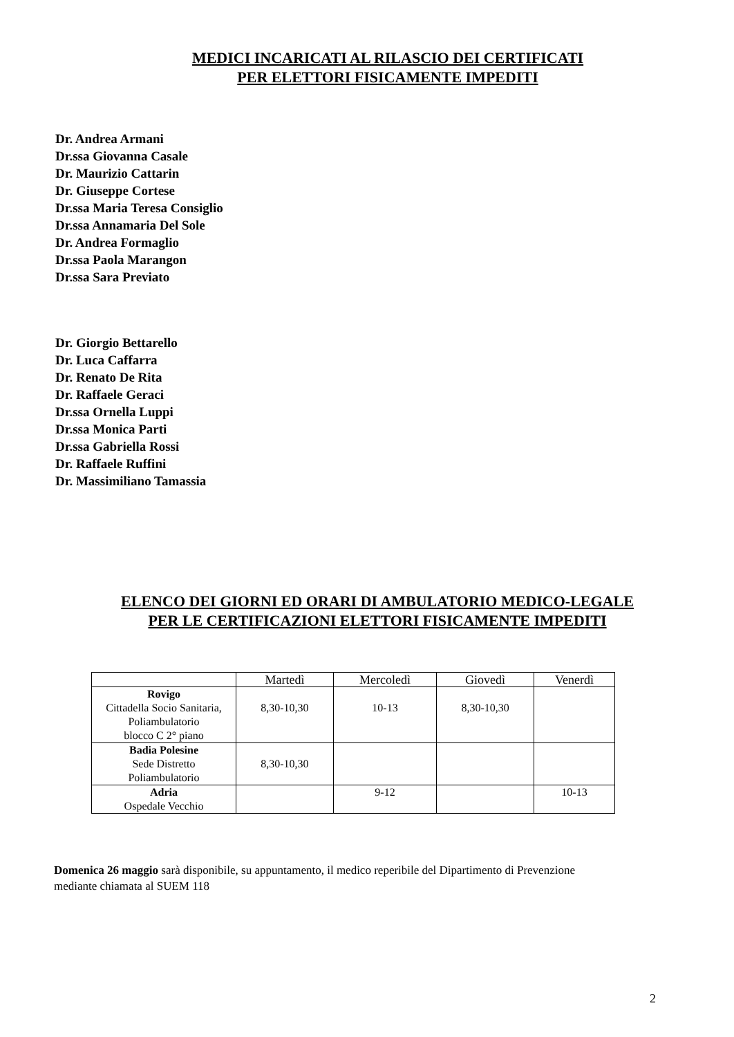MEDICI INCARICATI AL RILASCIO DEI CERTIFICATI
PER ELETTORI FISICAMENTE IMPEDITI
Dr. Andrea Armani
Dr.ssa Giovanna Casale
Dr. Maurizio Cattarin
Dr. Giuseppe Cortese
Dr.ssa Maria Teresa Consiglio
Dr.ssa Annamaria Del Sole
Dr. Andrea Formaglio
Dr.ssa Paola Marangon
Dr.ssa Sara Previato
Dr. Giorgio Bettarello
Dr. Luca Caffarra
Dr. Renato De Rita
Dr. Raffaele Geraci
Dr.ssa Ornella Luppi
Dr.ssa Monica Parti
Dr.ssa Gabriella Rossi
Dr. Raffaele Ruffini
Dr. Massimiliano Tamassia
ELENCO DEI GIORNI ED ORARI DI AMBULATORIO MEDICO-LEGALE
PER LE CERTIFICAZIONI ELETTORI FISICAMENTE IMPEDITI
| | Martedì | Mercoledì | Giovedì | Venerdì |
| --- | --- | --- | --- | --- |
| Rovigo Cittadella Socio Sanitaria, Poliambulatorio blocco C 2° piano | 8,30-10,30 | 10-13 | 8,30-10,30 | |
| Badia Polesine Sede Distretto Poliambulatorio | 8,30-10,30 | | | |
| Adria Ospedale Vecchio | | 9-12 | | 10-13 |
Domenica 26 maggio sarà disponibile, su appuntamento, il medico reperibile del Dipartimento di Prevenzione mediante chiamata al SUEM 118
2